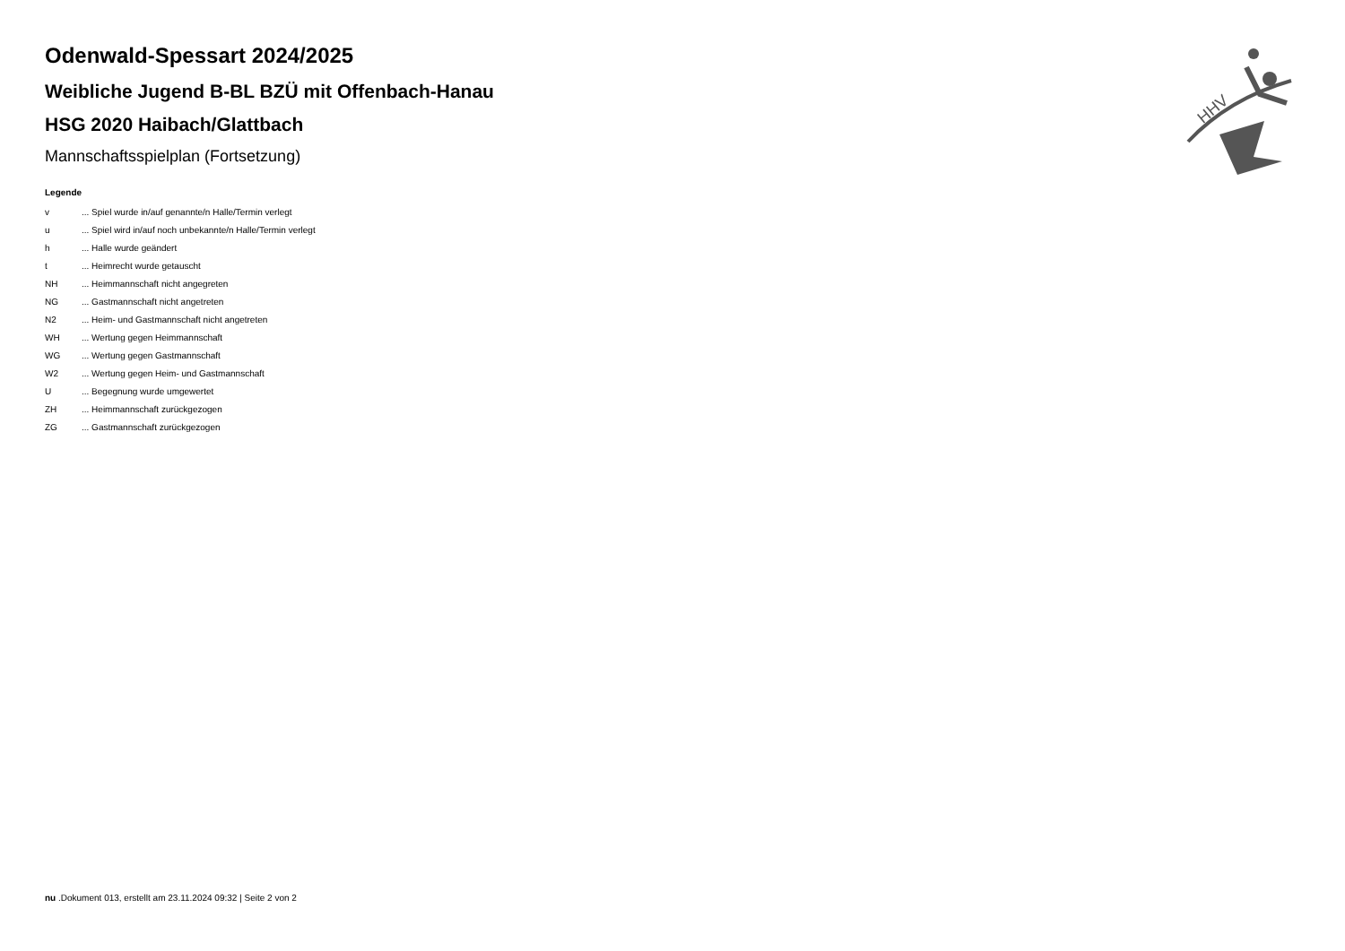HHV
Odenwald-Spessart 2024/2025
Weibliche Jugend B-BL BZÜ mit Offenbach-Hanau
HSG 2020 Haibach/Glattbach
Mannschaftsspielplan (Fortsetzung)
Legende
v... Spiel wurde in/auf genannte/n Halle/Termin verlegt
u... Spiel wird in/auf noch unbekannte/n Halle/Termin verlegt
h... Halle wurde geändert
t... Heimrecht wurde getauscht
NH... Heimmannschaft nicht angegreten
NG... Gastmannschaft nicht angetreten
N2... Heim- und Gastmannschaft nicht angetreten
WH... Wertung gegen Heimmannschaft
WG... Wertung gegen Gastmannschaft
W2... Wertung gegen Heim- und Gastmannschaft
U... Begegnung wurde umgewertet
ZH... Heimmannschaft zurückgezogen
ZG... Gastmannschaft zurückgezogen
nu .Dokument 013, erstellt am 23.11.2024 09:32 | Seite 2 von 2